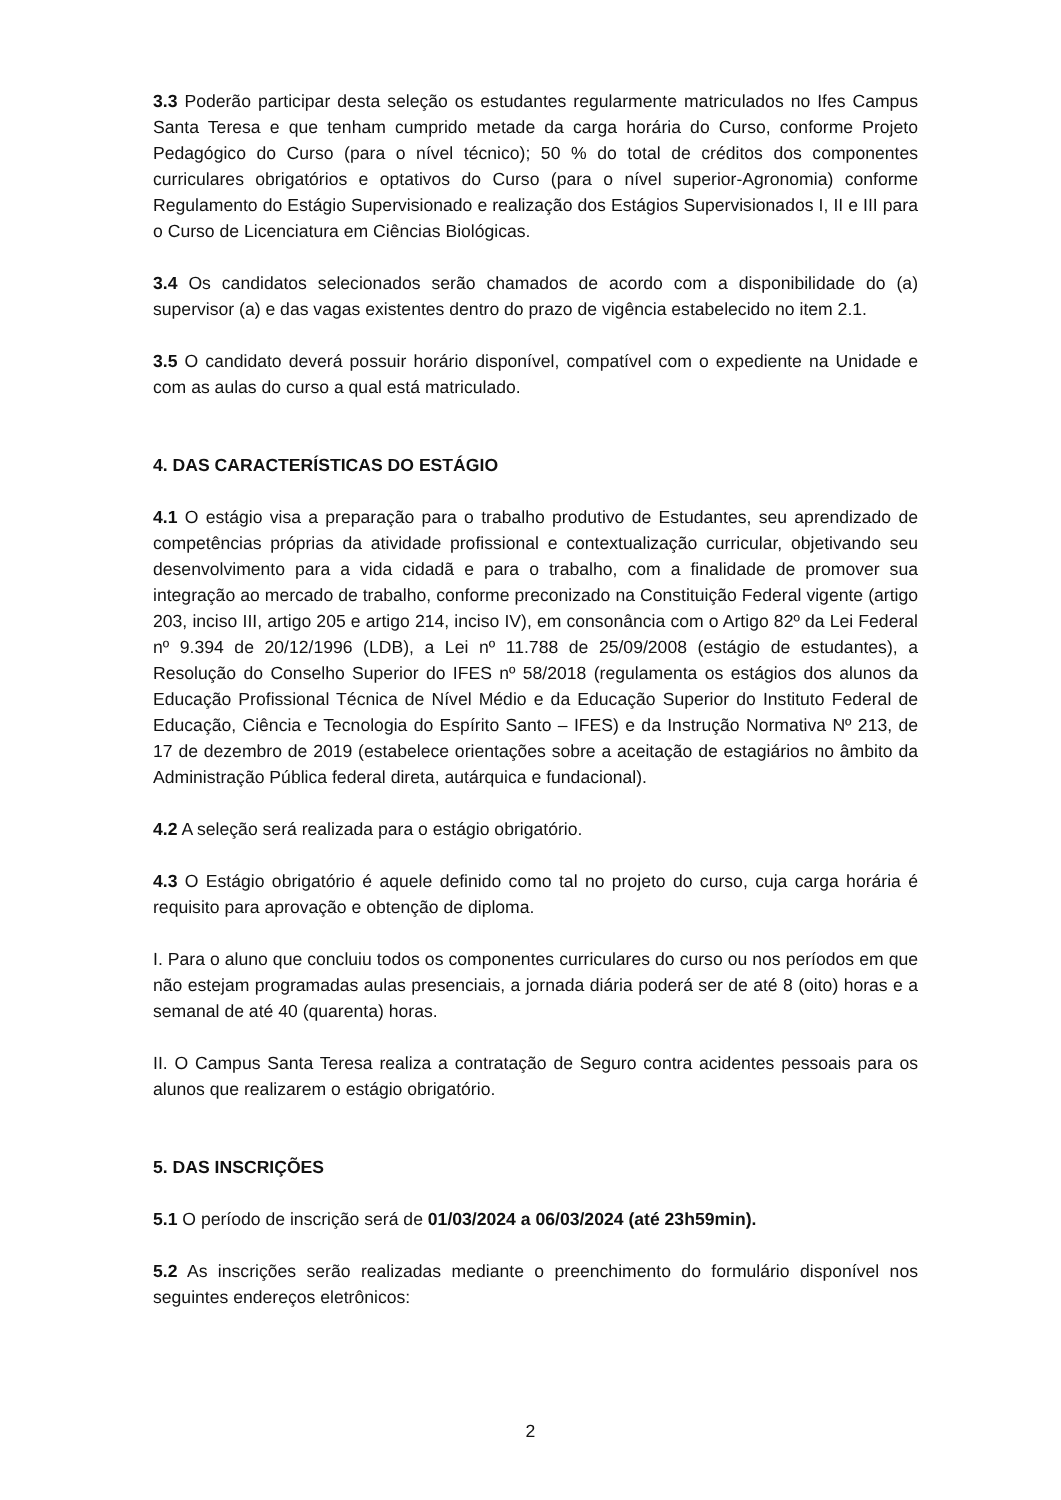3.3 Poderão participar desta seleção os estudantes regularmente matriculados no Ifes Campus Santa Teresa e que tenham cumprido metade da carga horária do Curso, conforme Projeto Pedagógico do Curso (para o nível técnico); 50 % do total de créditos dos componentes curriculares obrigatórios e optativos do Curso (para o nível superior-Agronomia) conforme Regulamento do Estágio Supervisionado e realização dos Estágios Supervisionados I, II e III para o Curso de Licenciatura em Ciências Biológicas.
3.4 Os candidatos selecionados serão chamados de acordo com a disponibilidade do (a) supervisor (a) e das vagas existentes dentro do prazo de vigência estabelecido no item 2.1.
3.5 O candidato deverá possuir horário disponível, compatível com o expediente na Unidade e com as aulas do curso a qual está matriculado.
4. DAS CARACTERÍSTICAS DO ESTÁGIO
4.1 O estágio visa a preparação para o trabalho produtivo de Estudantes, seu aprendizado de competências próprias da atividade profissional e contextualização curricular, objetivando seu desenvolvimento para a vida cidadã e para o trabalho, com a finalidade de promover sua integração ao mercado de trabalho, conforme preconizado na Constituição Federal vigente (artigo 203, inciso III, artigo 205 e artigo 214, inciso IV), em consonância com o Artigo 82º da Lei Federal nº 9.394 de 20/12/1996 (LDB), a Lei nº 11.788 de 25/09/2008 (estágio de estudantes), a Resolução do Conselho Superior do IFES nº 58/2018 (regulamenta os estágios dos alunos da Educação Profissional Técnica de Nível Médio e da Educação Superior do Instituto Federal de Educação, Ciência e Tecnologia do Espírito Santo – IFES) e da Instrução Normativa Nº 213, de 17 de dezembro de 2019 (estabelece orientações sobre a aceitação de estagiários no âmbito da Administração Pública federal direta, autárquica e fundacional).
4.2 A seleção será realizada para o estágio obrigatório.
4.3 O Estágio obrigatório é aquele definido como tal no projeto do curso, cuja carga horária é requisito para aprovação e obtenção de diploma.
I. Para o aluno que concluiu todos os componentes curriculares do curso ou nos períodos em que não estejam programadas aulas presenciais, a jornada diária poderá ser de até 8 (oito) horas e a semanal de até 40 (quarenta) horas.
II. O Campus Santa Teresa realiza a contratação de Seguro contra acidentes pessoais para os alunos que realizarem o estágio obrigatório.
5. DAS INSCRIÇÕES
5.1 O período de inscrição será de 01/03/2024 a 06/03/2024 (até 23h59min).
5.2 As inscrições serão realizadas mediante o preenchimento do formulário disponível nos seguintes endereços eletrônicos:
2